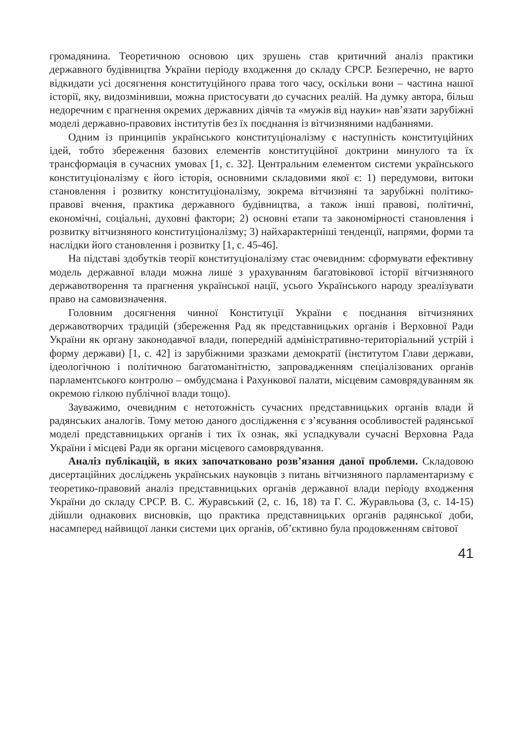громадянина. Теоретичною основою цих зрушень став критичний аналіз практики державного будівництва України періоду входження до складу СРСР. Безперечно, не варто відкидати усі досягнення конституційного права того часу, оскільки вони – частина нашої історії, яку, видозмінивши, можна пристосувати до сучасних реалій. На думку автора, більш недоречним є прагнення окремих державних діячів та «мужів від науки» нав’язати зарубіжні моделі державно-правових інститутів без їх поєднання із вітчизняними надбаннями.
Одним із принципів українського конституціоналізму є наступність конституційних ідей, тобто збереження базових елементів конституційної доктрини минулого та їх трансформація в сучасних умовах [1, с. 32]. Центральним елементом системи українського конституціоналізму є його історія, основними складовими якої є: 1) передумови, витоки становлення і розвитку конституціоналізму, зокрема вітчизняні та зарубіжні політико-правові вчення, практика державного будівництва, а також інші правові, політичні, економічні, соціальні, духовні фактори; 2) основні етапи та закономірності становлення і розвитку вітчизняного конституціоналізму; 3) найхарактерніші тенденції, напрями, форми та наслідки його становлення і розвитку [1, с. 45-46].
На підставі здобутків теорії конституціоналізму стає очевидним: сформувати ефективну модель державної влади можна лише з урахуванням багатовікової історії вітчизняного державотворення та прагнення української нації, усього Українського народу зреалізувати право на самовизначення.
Головним досягнення чинної Конституції України є поєднання вітчизняних державотворчих традицій (збереження Рад як представницьких органів і Верховної Ради України як органу законодавчої влади, попередній адміністративно-територіальний устрій і форму держави) [1, с. 42] із зарубіжними зразками демократії (інститутом Глави держави, ідеологічною і політичною багатоманітністю, запровадженням спеціалізованих органів парламентського контролю – омбудсмана і Рахункової палати, місцевим самоврядуванням як окремою гілкою публічної влади тощо).
Зауважимо, очевидним є нетотожність сучасних представницьких органів влади й радянських аналогів. Тому метою даного дослідження є з’ясування особливостей радянської моделі представницьких органів і тих їх ознак, які успадкували сучасні Верховна Рада України і місцеві Ради як органи місцевого самоврядування.
Аналіз публікацій, в яких започатковано розв’язання даної проблеми. Складовою дисертаційних досліджень українських науковців з питань вітчизняного парламентаризму є теоретико-правовий аналіз представницьких органів державної влади періоду входження України до складу СРСР. В. С. Журавський (2, с. 16, 18) та Г. С. Журавльова (3, с. 14-15) дійшли однакових висновків, що практика представницьких органів радянської доби, насамперед найвищої ланки системи цих органів, об’єктивно була продовженням світової
41